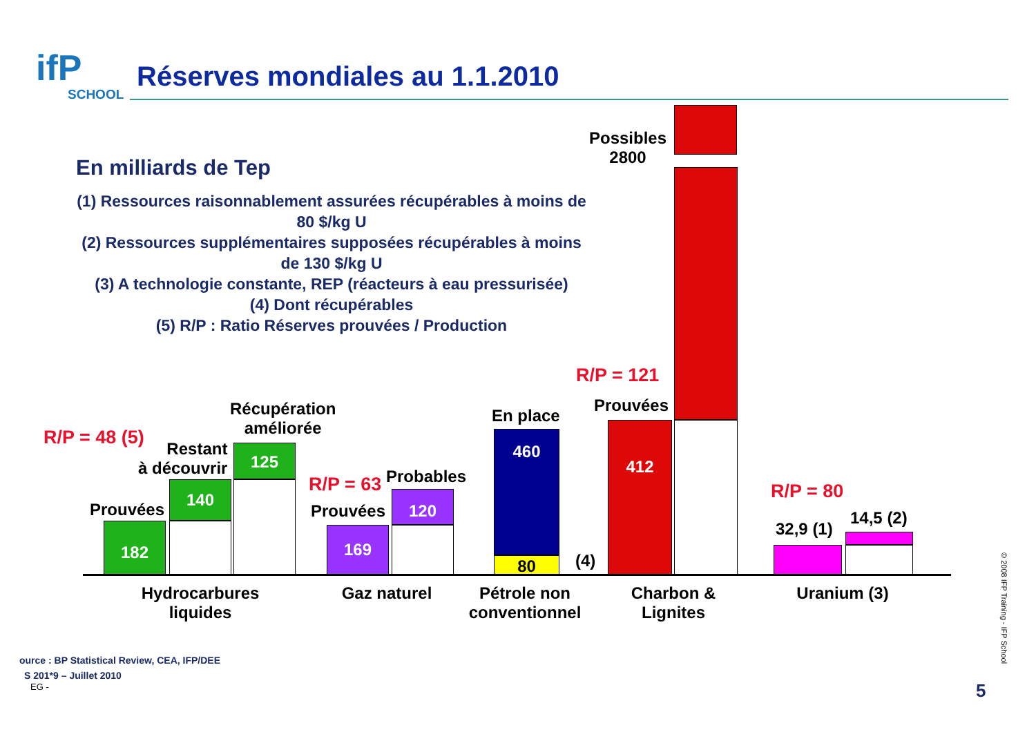ifP
SCHOOL
Réserves mondiales au 1.1.2010
En milliards de Tep
(1) Ressources raisonnablement assurées récupérables à moins de 80 $/kg U
(2) Ressources supplémentaires supposées récupérables à moins de 130 $/kg U
(3) A technologie constante, REP (réacteurs à eau pressurisée)
(4) Dont récupérables
(5) R/P : Ratio Réserves prouvées / Production
R/P = 48 (5)
Prouvées
Restant
à découvrir
Récupération
améliorée
182
140
125
R/P = 63 Probables
Prouvées
169
120
En place
460
80 (4)
R/P = 121
Prouvées
Possibles
2800
412
R/P = 80
32,9 (1)
14,5 (2)
Hydrocarbures
liquides
Gaz naturel
Pétrole non
conventionnel
Charbon &
Lignites
Uranium (3)
ource : BP Statistical Review, CEA, IFP/DEE
S 201*9 – Juillet 2010
EG - 5
© 2008 IFP Training - IFP School